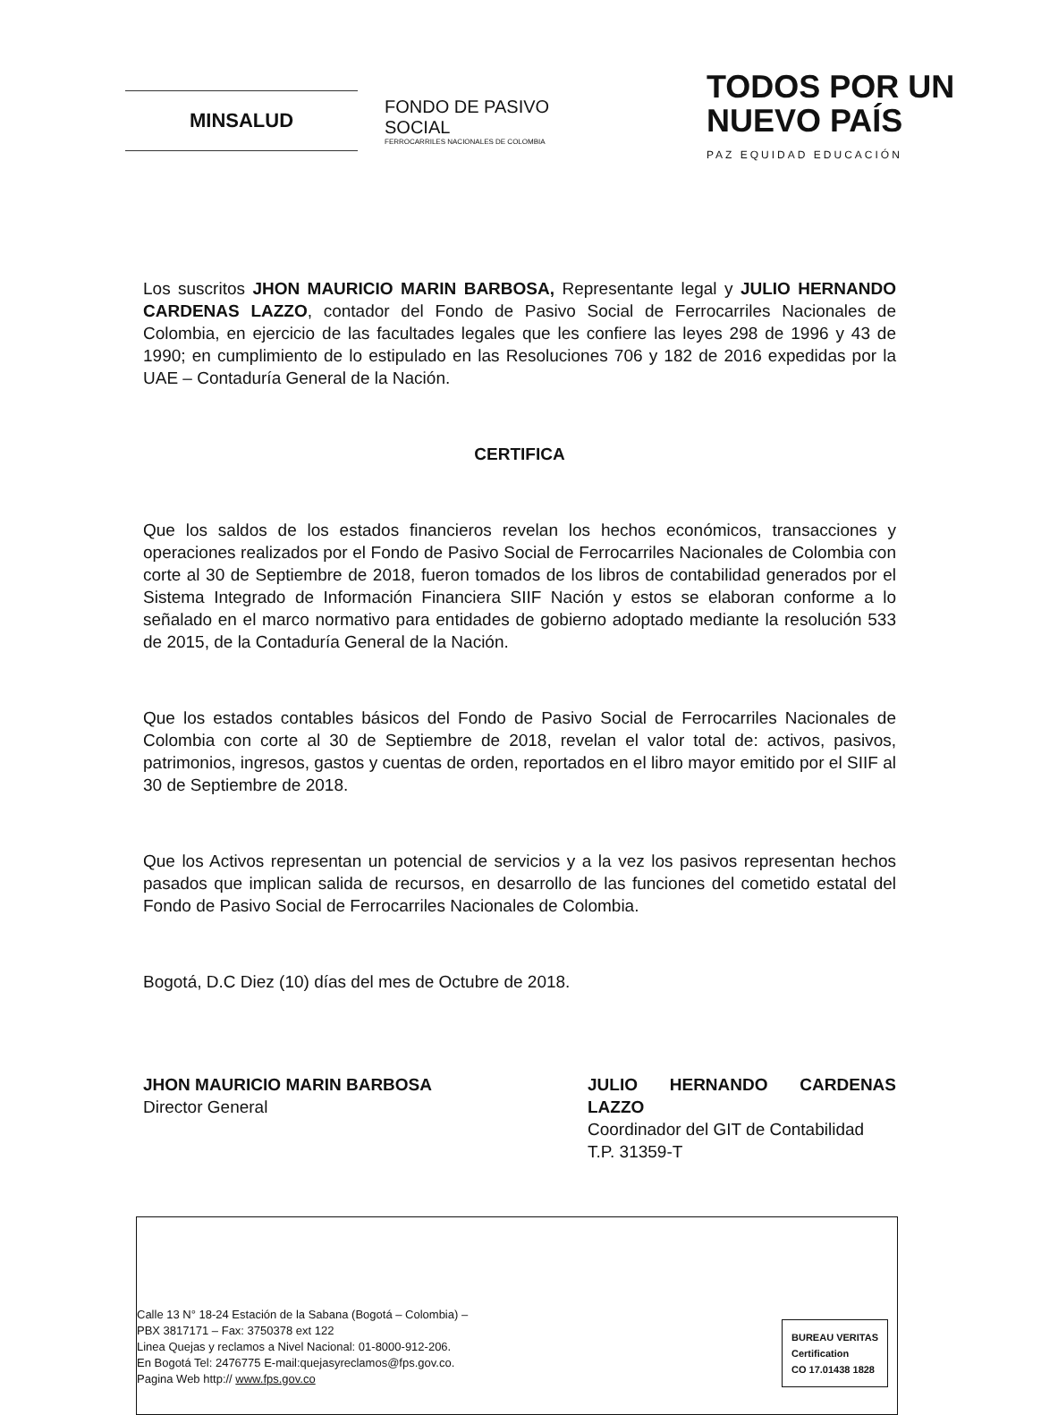MINSALUD
FONDO DE PASIVO SOCIAL
FERROCARRILES NACIONALES DE COLOMBIA
TODOS POR UN
NUEVO PAÍS
PAZ EQUIDAD EDUCACIÓN
Los suscritos JHON MAURICIO MARIN BARBOSA, Representante legal y JULIO HERNANDO CARDENAS LAZZO, contador del Fondo de Pasivo Social de Ferrocarriles Nacionales de Colombia, en ejercicio de las facultades legales que les confiere las leyes 298 de 1996 y 43 de 1990; en cumplimiento de lo estipulado en las Resoluciones 706 y 182 de 2016 expedidas por la UAE – Contaduría General de la Nación.
CERTIFICA
Que los saldos de los estados financieros revelan los hechos económicos, transacciones y operaciones realizados por el Fondo de Pasivo Social de Ferrocarriles Nacionales de Colombia con corte al 30 de Septiembre de 2018, fueron tomados de los libros de contabilidad generados por el Sistema Integrado de Información Financiera SIIF Nación y estos se elaboran conforme a lo señalado en el marco normativo para entidades de gobierno adoptado mediante la resolución 533 de 2015, de la Contaduría General de la Nación.
Que los estados contables básicos del Fondo de Pasivo Social de Ferrocarriles Nacionales de Colombia con corte al 30 de Septiembre de 2018, revelan el valor total de: activos, pasivos, patrimonios, ingresos, gastos y cuentas de orden, reportados en el libro mayor emitido por el SIIF al 30 de Septiembre de 2018.
Que los Activos representan un potencial de servicios y a la vez los pasivos representan hechos pasados que implican salida de recursos, en desarrollo de las funciones del cometido estatal del Fondo de Pasivo Social de Ferrocarriles Nacionales de Colombia.
Bogotá, D.C Diez (10) días del mes de Octubre de 2018.
JHON MAURICIO MARIN BARBOSA
Director General
JULIO HERNANDO CARDENAS LAZZO
Coordinador del GIT de Contabilidad
T.P. 31359-T
Calle 13 N° 18-24 Estación de la Sabana (Bogotá – Colombia) –
PBX 3817171 – Fax: 3750378 ext 122
Linea Quejas y reclamos a Nivel Nacional: 01-8000-912-206.
En Bogotá Tel: 2476775 E-mail:quejasyreclamos@fps.gov.co.
Pagina Web http:// www.fps.gov.co
BUREAU VERITAS
Certification
CO 17.01438 1828